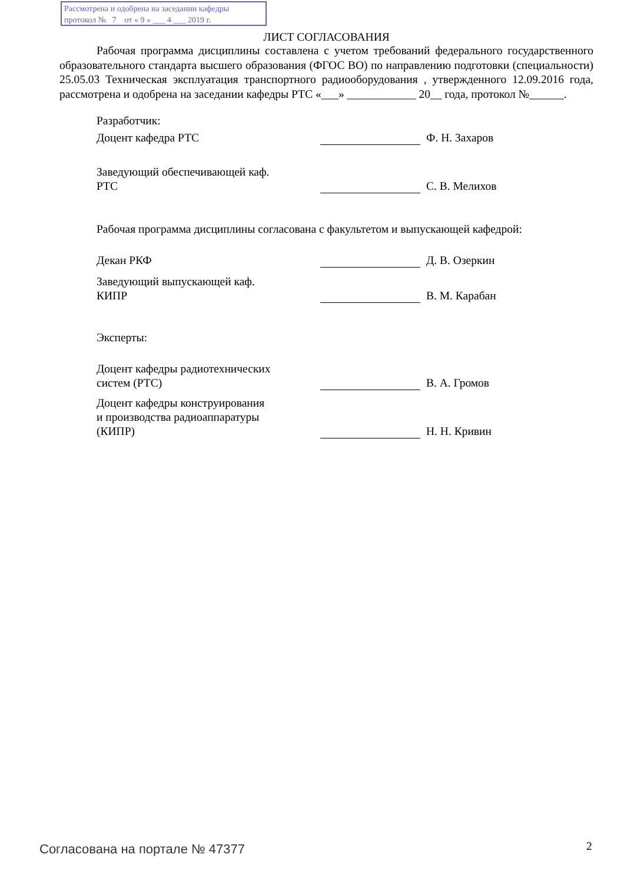Рассмотрена и одобрена на заседании кафедры
протокол № 7 от « 9 » ___ 4 ___ 2019 г.
ЛИСТ СОГЛАСОВАНИЯ
Рабочая программа дисциплины составлена с учетом требований федерального государственного образовательного стандарта высшего образования (ФГОС ВО) по направлению подготовки (специальности) 25.05.03 Техническая эксплуатация транспортного радиооборудования , утвержденного 12.09.2016 года, рассмотрена и одобрена на заседании кафедры РТС «___» ____________ 20__ года, протокол №______.
Разработчик:
Доцент кафедра РТС
Ф. Н. Захаров
Заведующий обеспечивающей каф.
РТС
С. В. Мелихов
Рабочая программа дисциплины согласована с факультетом и выпускающей кафедрой:
Декан РКФ
Д. В. Озеркин
Заведующий выпускающей каф.
КИПР
В. М. Карабан
Эксперты:
Доцент кафедры радиотехнических
систем (РТС)
В. А. Громов
Доцент кафедры конструирования
и производства радиоаппаратуры
(КИПР)
Н. Н. Кривин
Согласована на портале № 47377 2